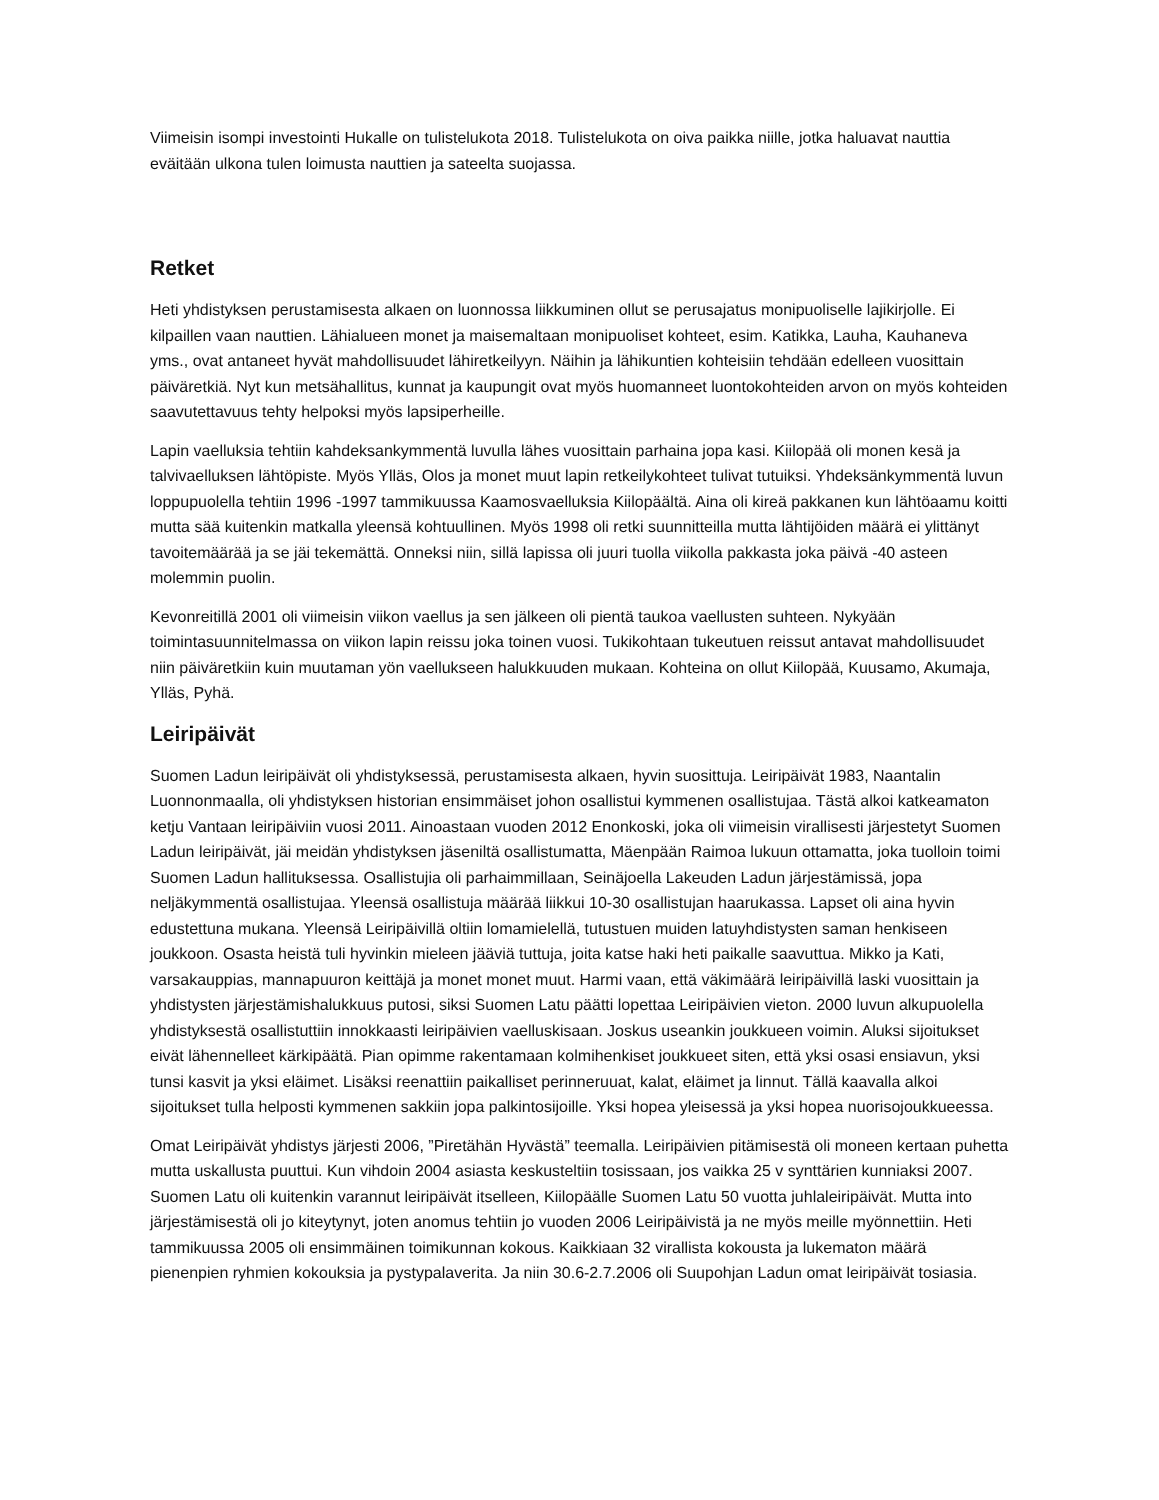Viimeisin isompi investointi Hukalle on tulistelukota 2018. Tulistelukota on oiva paikka niille, jotka haluavat nauttia eväitään ulkona tulen loimusta nauttien ja sateelta suojassa.
Retket
Heti yhdistyksen perustamisesta alkaen on luonnossa liikkuminen ollut se perusajatus monipuoliselle lajikirjolle. Ei kilpaillen vaan nauttien. Lähialueen monet ja maisemaltaan monipuoliset kohteet, esim. Katikka, Lauha, Kauhaneva yms., ovat antaneet hyvät mahdollisuudet lähiretkeilyyn. Näihin ja lähikuntien kohteisiin tehdään edelleen vuosittain päiväretkiä. Nyt kun metsähallitus, kunnat ja kaupungit ovat myös huomanneet luontokohteiden arvon on myös kohteiden saavutettavuus tehty helpoksi myös lapsiperheille.
Lapin vaelluksia tehtiin kahdeksankymmentä luvulla lähes vuosittain parhaina jopa kasi. Kiilopää oli monen kesä ja talvivaelluksen lähtöpiste. Myös Ylläs, Olos ja monet muut lapin retkeilykohteet tulivat tutuiksi. Yhdeksänkymmentä luvun loppupuolella tehtiin 1996 -1997 tammikuussa Kaamosvaelluksia Kiilopäältä. Aina oli kireä pakkanen kun lähtöaamu koitti mutta sää kuitenkin matkalla yleensä kohtuullinen. Myös 1998 oli retki suunnitteilla mutta lähtijöiden määrä ei ylittänyt tavoitemäärää ja se jäi tekemättä. Onneksi niin, sillä lapissa oli juuri tuolla viikolla pakkasta joka päivä -40 asteen molemmin puolin.
Kevonreitillä 2001 oli viimeisin viikon vaellus ja sen jälkeen oli pientä taukoa vaellusten suhteen. Nykyään toimintasuunnitelmassa on viikon lapin reissu joka toinen vuosi. Tukikohtaan tukeutuen reissut antavat mahdollisuudet niin päiväretkiin kuin muutaman yön vaellukseen halukkuuden mukaan. Kohteina on ollut Kiilopää, Kuusamo, Akumaja, Ylläs, Pyhä.
Leiripäivät
Suomen Ladun leiripäivät oli yhdistyksessä, perustamisesta alkaen, hyvin suosittuja. Leiripäivät 1983, Naantalin Luonnonmaalla, oli yhdistyksen historian ensimmäiset johon osallistui kymmenen osallistujaa. Tästä alkoi katkeamaton ketju Vantaan leiripäiviin vuosi 2011. Ainoastaan vuoden 2012 Enonkoski, joka oli viimeisin virallisesti järjestetyt Suomen Ladun leiripäivät, jäi meidän yhdistyksen jäseniltä osallistumatta, Mäenpään Raimoa lukuun ottamatta, joka tuolloin toimi Suomen Ladun hallituksessa. Osallistujia oli parhaimmillaan, Seinäjoella Lakeuden Ladun järjestämissä, jopa neljäkymmentä osallistujaa. Yleensä osallistuja määrää liikkui 10-30 osallistujan haarukassa. Lapset oli aina hyvin edustettuna mukana. Yleensä Leiripäivillä oltiin lomamielellä, tutustuen muiden latuyhdistysten saman henkiseen joukkoon. Osasta heistä tuli hyvinkin mieleen jääviä tuttuja, joita katse haki heti paikalle saavuttua. Mikko ja Kati, varsakauppias, mannapuuron keittäjä ja monet monet muut. Harmi vaan, että väkimäärä leiripäivillä laski vuosittain ja yhdistysten järjestämishalukkuus putosi, siksi Suomen Latu päätti lopettaa Leiripäivien vieton. 2000 luvun alkupuolella yhdistyksestä osallistuttiin innokkaasti leiripäivien vaelluskisaan. Joskus useankin joukkueen voimin. Aluksi sijoitukset eivät lähennelleet kärkipäätä. Pian opimme rakentamaan kolmihenkiset joukkueet siten, että yksi osasi ensiavun, yksi tunsi kasvit ja yksi eläimet. Lisäksi reenattiin paikalliset perinneruuat, kalat, eläimet ja linnut. Tällä kaavalla alkoi sijoitukset tulla helposti kymmenen sakkiin jopa palkintosijoille. Yksi hopea yleisessä ja yksi hopea nuorisojoukkueessa.
Omat Leiripäivät yhdistys järjesti 2006, ”Piretähän Hyvästä” teemalla. Leiripäivien pitämisestä oli moneen kertaan puhetta mutta uskallusta puuttui. Kun vihdoin 2004 asiasta keskusteltiin tosissaan, jos vaikka 25 v synttärien kunniaksi 2007. Suomen Latu oli kuitenkin varannut leiripäivät itselleen, Kiilopäälle Suomen Latu 50 vuotta juhlaleiripäivät. Mutta into järjestämisestä oli jo kiteytynyt, joten anomus tehtiin jo vuoden 2006 Leiripäivistä ja ne myös meille myönnettiin. Heti tammikuussa 2005 oli ensimmäinen toimikunnan kokous. Kaikkiaan 32 virallista kokousta ja lukematon määrä pienenpien ryhmien kokouksia ja pystypalaverita. Ja niin 30.6-2.7.2006 oli Suupohjan Ladun omat leiripäivät tosiasia.